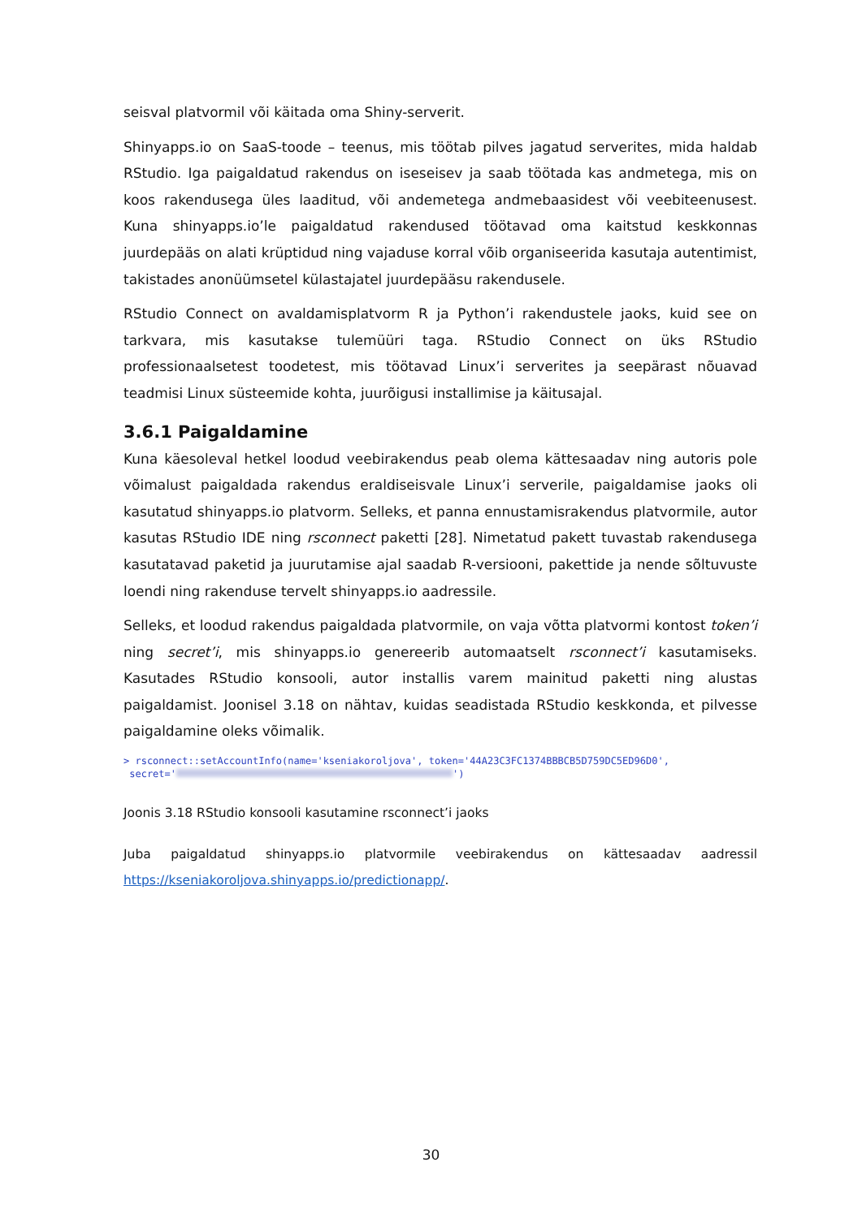seisval platvormil või käitada oma Shiny-serverit.
Shinyapps.io on SaaS-toode – teenus, mis töötab pilves jagatud serverites, mida haldab RStudio. Iga paigaldatud rakendus on iseseisev ja saab töötada kas andmetega, mis on koos rakendusega üles laaditud, või andemetega andmebaasidest või veebiteenusest. Kuna shinyapps.io’le paigaldatud rakendused töötavad oma kaitstud keskkonnas juurdepääs on alati krüptidud ning vajaduse korral võib organiseerida kasutaja autentimist, takistades anonüümsetel külastajatel juurdepääsu rakendusele.
RStudio Connect on avaldamisplatvorm R ja Python’i rakendustele jaoks, kuid see on tarkvara, mis kasutakse tulemüüri taga. RStudio Connect on üks RStudio professionaalsetest toodetest, mis töötavad Linux’i serverites ja seepärast nõuavad teadmisi Linux süsteemide kohta, juurõigusi installimise ja käitusajal.
3.6.1 Paigaldamine
Kuna käesoleval hetkel loodud veebirakendus peab olema kättesaadav ning autoris pole võimalust paigaldada rakendus eraldiseisvale Linux’i serverile, paigaldamise jaoks oli kasutatud shinyapps.io platvorm. Selleks, et panna ennustamisrakendus platvormile, autor kasutas RStudio IDE ning rsconnect paketti [28]. Nimetatud pakett tuvastab rakendusega kasutatavad paketid ja juurutamise ajal saadab R-versiooni, pakettide ja nende sõltuvuste loendi ning rakenduse tervelt shinyapps.io aadressile.
Selleks, et loodud rakendus paigaldada platvormile, on vaja võtta platvormi kontost token’i ning secret’i, mis shinyapps.io genereerib automaatselt rsconnect’i kasutamiseks. Kasutades RStudio konsooli, autor installis varem mainitud paketti ning alustas paigaldamist. Joonisel 3.18 on nähtav, kuidas seadistada RStudio keskkonda, et pilvesse paigaldamine oleks võimalik.
> rsconnect::setAccountInfo(name='kseniakoroljova', token='44A23C3FC1374BBBCB5D759DC5ED96D0',
secret=' ')
Joonis 3.18 RStudio konsooli kasutamine rsconnect’i jaoks
Juba paigaldatud shinyapps.io platvormile veebirakendus on kättesaadav aadressil https://kseniakoroljova.shinyapps.io/predictionapp/.
30